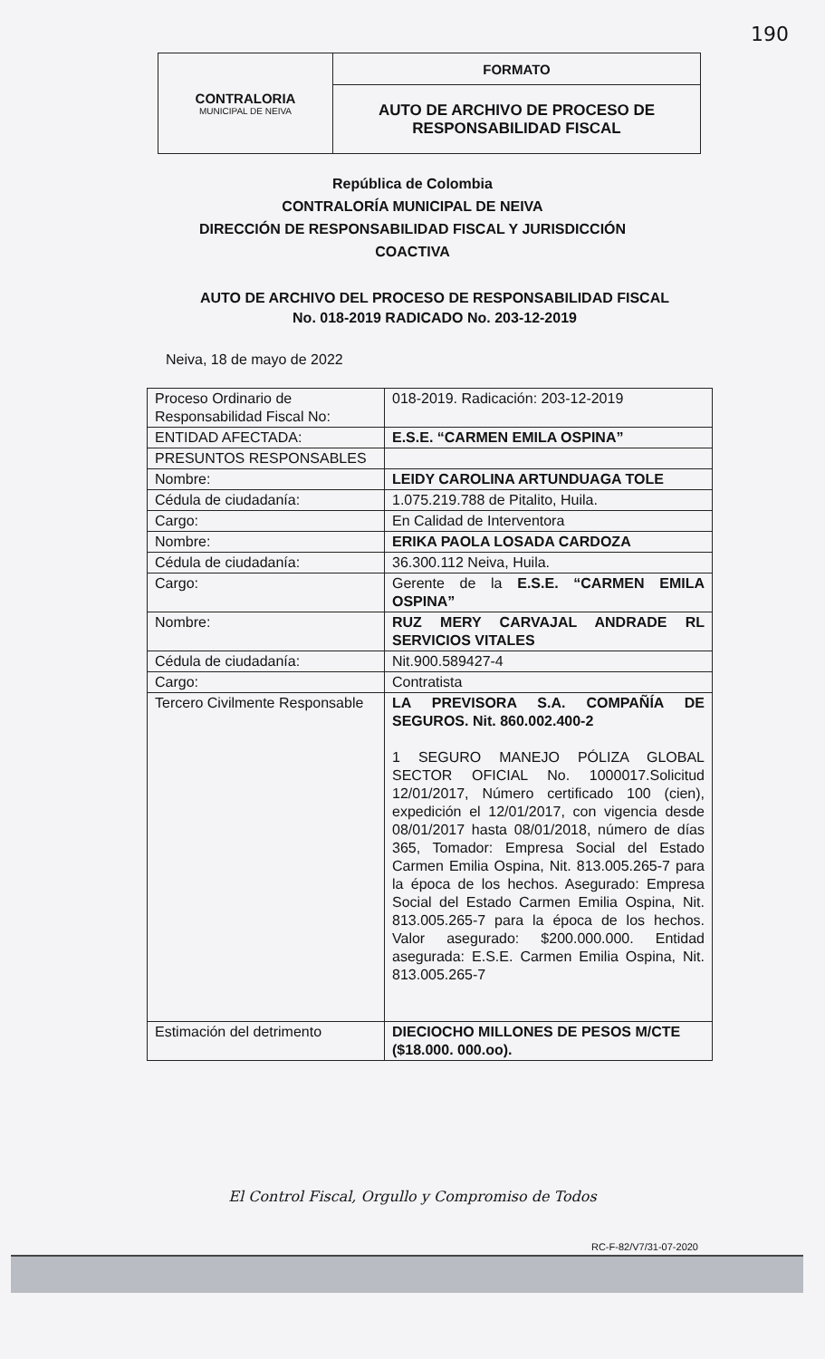190
| CONTRALORIA MUNICIPAL DE NEIVA | FORMATO |
| | AUTO DE ARCHIVO DE PROCESO DE RESPONSABILIDAD FISCAL |
República de Colombia
CONTRALORÍA MUNICIPAL DE NEIVA
DIRECCIÓN DE RESPONSABILIDAD FISCAL Y JURISDICCIÓN
COACTIVA
AUTO DE ARCHIVO DEL PROCESO DE RESPONSABILIDAD FISCAL
No. 018-2019 RADICADO No. 203-12-2019
Neiva, 18 de mayo de 2022
| Proceso Ordinario de Responsabilidad Fiscal No: | 018-2019. Radicación: 203-12-2019 |
| ENTIDAD AFECTADA: | E.S.E. “CARMEN EMILA OSPINA” |
| PRESUNTOS RESPONSABLES | |
| Nombre: | LEIDY CAROLINA ARTUNDUAGA TOLE |
| Cédula de ciudadanía: | 1.075.219.788 de Pitalito, Huila. |
| Cargo: | En Calidad de Interventora |
| Nombre: | ERIKA PAOLA LOSADA CARDOZA |
| Cédula de ciudadanía: | 36.300.112 Neiva, Huila. |
| Cargo: | Gerente de la E.S.E. “CARMEN EMILA OSPINA” |
| Nombre: | RUZ MERY CARVAJAL ANDRADE RL SERVICIOS VITALES |
| Cédula de ciudadanía: | Nit.900.589427-4 |
| Cargo: | Contratista |
| Tercero Civilmente Responsable | LA PREVISORA S.A. COMPAÑÍA DE SEGUROS. Nit. 860.002.400-2 1 SEGURO MANEJO PÓLIZA GLOBAL SECTOR OFICIAL No. 1000017.Solicitud 12/01/2017, Número certificado 100 (cien), expedición el 12/01/2017, con vigencia desde 08/01/2017 hasta 08/01/2018, número de días 365, Tomador: Empresa Social del Estado Carmen Emilia Ospina, Nit. 813.005.265-7 para la época de los hechos. Asegurado: Empresa Social del Estado Carmen Emilia Ospina, Nit. 813.005.265-7 para la época de los hechos. Valor asegurado: $200.000.000. Entidad asegurada: E.S.E. Carmen Emilia Ospina, Nit. 813.005.265-7 |
| Estimación del detrimento | DIECIOCHO MILLONES DE PESOS M/CTE ($18.000. 000.oo). |
El Control Fiscal, Orgullo y Compromiso de Todos
RC-F-82/V7/31-07-2020